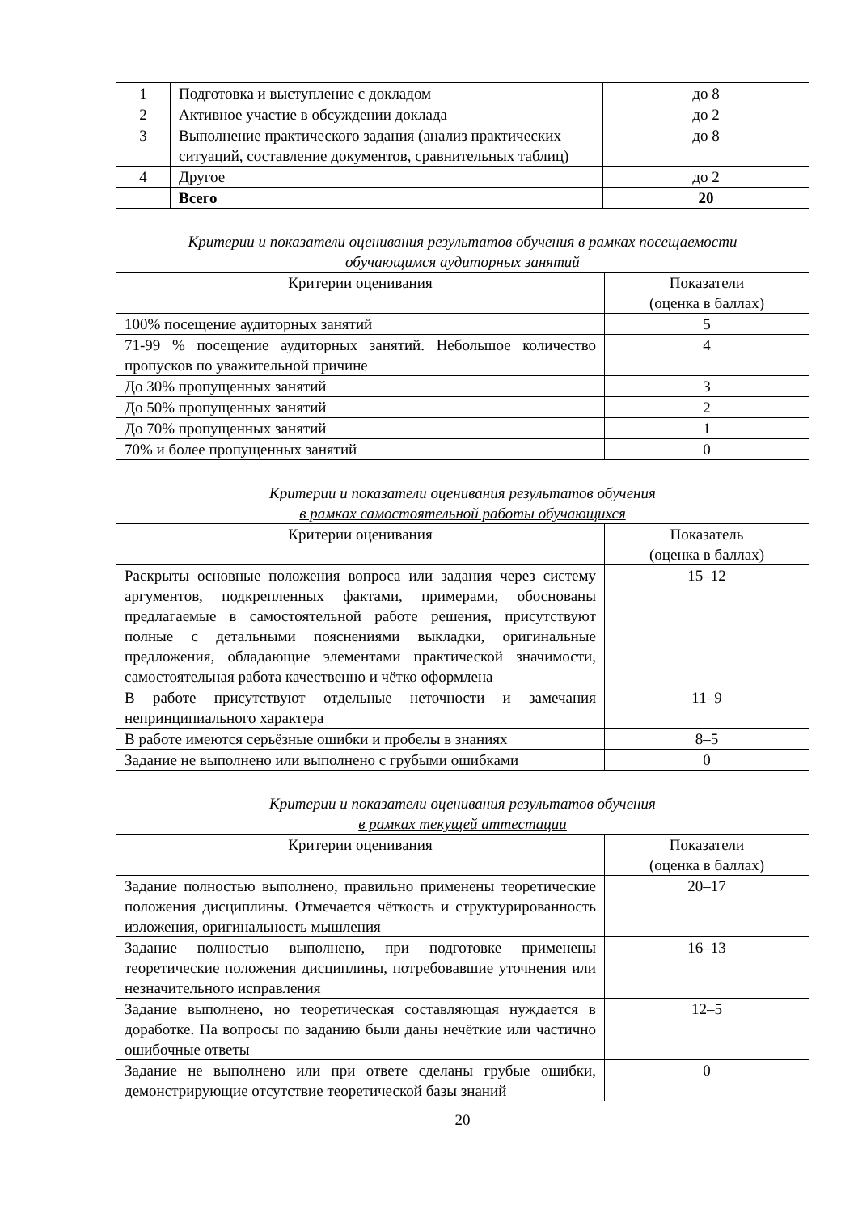| 1 | Подготовка и выступление с докладом | до 8 |
| 2 | Активное участие в обсуждении доклада | до 2 |
| 3 | Выполнение практического задания (анализ практических ситуаций, составление документов, сравнительных таблиц) | до 8 |
| 4 | Другое | до 2 |
| | Всего | 20 |
Критерии и показатели оценивания результатов обучения в рамках посещаемости
обучающимся аудиторных занятий
| Критерии оценивания | Показатели (оценка в баллах) |
| --- | --- |
| 100% посещение аудиторных занятий | 5 |
| 71-99 % посещение аудиторных занятий. Небольшое количество пропусков по уважительной причине | 4 |
| До 30% пропущенных занятий | 3 |
| До 50% пропущенных занятий | 2 |
| До 70% пропущенных занятий | 1 |
| 70% и более пропущенных занятий | 0 |
Критерии и показатели оценивания результатов обучения
в рамках самостоятельной работы обучающихся
| Критерии оценивания | Показатель (оценка в баллах) |
| --- | --- |
| Раскрыты основные положения вопроса или задания через систему аргументов, подкрепленных фактами, примерами, обоснованы предлагаемые в самостоятельной работе решения, присутствуют полные с детальными пояснениями выкладки, оригинальные предложения, обладающие элементами практической значимости, самостоятельная работа качественно и чётко оформлена | 15–12 |
| В работе присутствуют отдельные неточности и замечания непринципиального характера | 11–9 |
| В работе имеются серьёзные ошибки и пробелы в знаниях | 8–5 |
| Задание не выполнено или выполнено с грубыми ошибками | 0 |
Критерии и показатели оценивания результатов обучения
в рамках текущей аттестации
| Критерии оценивания | Показатели (оценка в баллах) |
| --- | --- |
| Задание полностью выполнено, правильно применены теоретические положения дисциплины. Отмечается чёткость и структурированность изложения, оригинальность мышления | 20–17 |
| Задание полностью выполнено, при подготовке применены теоретические положения дисциплины, потребовавшие уточнения или незначительного исправления | 16–13 |
| Задание выполнено, но теоретическая составляющая нуждается в доработке. На вопросы по заданию были даны нечёткие или частично ошибочные ответы | 12–5 |
| Задание не выполнено или при ответе сделаны грубые ошибки, демонстрирующие отсутствие теоретической базы знаний | 0 |
20